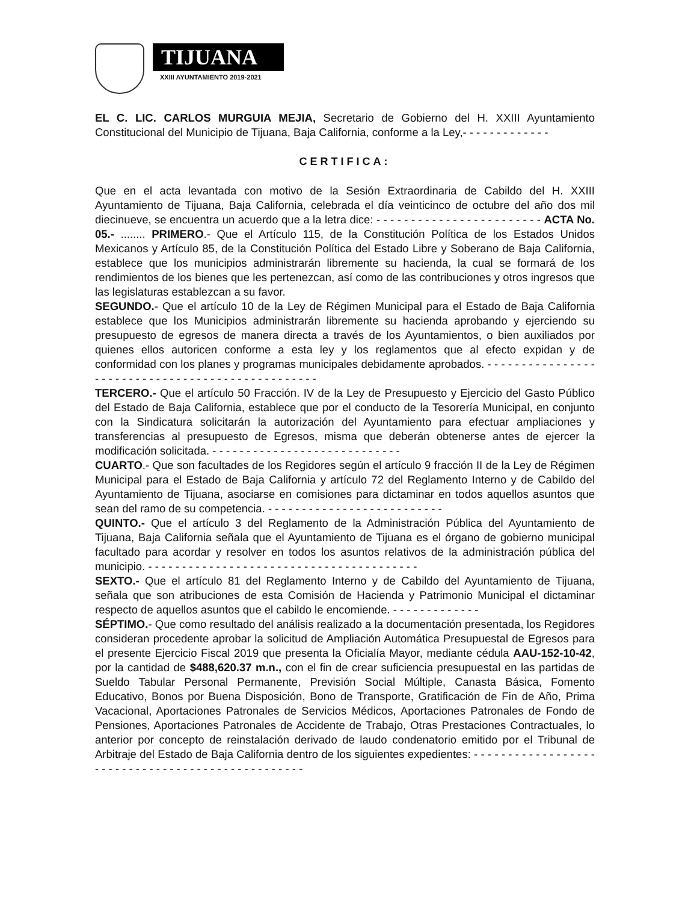TIJUANA
XXIII AYUNTAMIENTO 2019-2021
EL C. LIC. CARLOS MURGUIA MEJIA, Secretario de Gobierno del H. XXIII Ayuntamiento Constitucional del Municipio de Tijuana, Baja California, conforme a la Ley,- - - - - - - - - - - - -
CERTIFICA:
Que en el acta levantada con motivo de la Sesión Extraordinaria de Cabildo del H. XXIII Ayuntamiento de Tijuana, Baja California, celebrada el día veinticinco de octubre del año dos mil diecinueve, se encuentra un acuerdo que a la letra dice: - - - - - - - - - - - - - - - - - - - - - - - - ACTA No. 05.- ........ PRIMERO.- Que el Artículo 115, de la Constitución Política de los Estados Unidos Mexicanos y Artículo 85, de la Constitución Política del Estado Libre y Soberano de Baja California, establece que los municipios administrarán libremente su hacienda, la cual se formará de los rendimientos de los bienes que les pertenezcan, así como de las contribuciones y otros ingresos que las legislaturas establezcan a su favor.
SEGUNDO.- Que el artículo 10 de la Ley de Régimen Municipal para el Estado de Baja California establece que los Municipios administrarán libremente su hacienda aprobando y ejerciendo su presupuesto de egresos de manera directa a través de los Ayuntamientos, o bien auxiliados por quienes ellos autoricen conforme a esta ley y los reglamentos que al efecto expidan y de conformidad con los planes y programas municipales debidamente aprobados. - - - - - - - - - - - - - - - - - - - - - - - - - - - - - - - - - - - - - - - - - - - - - - - - -
TERCERO.- Que el artículo 50 Fracción. IV de la Ley de Presupuesto y Ejercicio del Gasto Público del Estado de Baja California, establece que por el conducto de la Tesorería Municipal, en conjunto con la Sindicatura solicitarán la autorización del Ayuntamiento para efectuar ampliaciones y transferencias al presupuesto de Egresos, misma que deberán obtenerse antes de ejercer la modificación solicitada. - - - - - - - - - - - - - - - - - - - - - - - - - - - -
CUARTO.- Que son facultades de los Regidores según el artículo 9 fracción II de la Ley de Régimen Municipal para el Estado de Baja California y artículo 72 del Reglamento Interno y de Cabildo del Ayuntamiento de Tijuana, asociarse en comisiones para dictaminar en todos aquellos asuntos que sean del ramo de su competencia. - - - - - - - - - - - - - - - - - - - - - - - - - -
QUINTO.- Que el artículo 3 del Reglamento de la Administración Pública del Ayuntamiento de Tijuana, Baja California señala que el Ayuntamiento de Tijuana es el órgano de gobierno municipal facultado para acordar y resolver en todos los asuntos relativos de la administración pública del municipio. - - - - - - - - - - - - - - - - - - - - - - - - - - - - - - - - - - - - - - - -
SEXTO.- Que el artículo 81 del Reglamento Interno y de Cabildo del Ayuntamiento de Tijuana, señala que son atribuciones de esta Comisión de Hacienda y Patrimonio Municipal el dictaminar respecto de aquellos asuntos que el cabildo le encomiende. - - - - - - - - - - - - -
SÉPTIMO.- Que como resultado del análisis realizado a la documentación presentada, los Regidores consideran procedente aprobar la solicitud de Ampliación Automática Presupuestal de Egresos para el presente Ejercicio Fiscal 2019 que presenta la Oficialía Mayor, mediante cédula AAU-152-10-42, por la cantidad de $488,620.37 m.n., con el fin de crear suficiencia presupuestal en las partidas de Sueldo Tabular Personal Permanente, Previsión Social Múltiple, Canasta Básica, Fomento Educativo, Bonos por Buena Disposición, Bono de Transporte, Gratificación de Fin de Año, Prima Vacacional, Aportaciones Patronales de Servicios Médicos, Aportaciones Patronales de Fondo de Pensiones, Aportaciones Patronales de Accidente de Trabajo, Otras Prestaciones Contractuales, lo anterior por concepto de reinstalación derivado de laudo condenatorio emitido por el Tribunal de Arbitraje del Estado de Baja California dentro de los siguientes expedientes: - - - - - - - - - - - - - - - - - - - - - - - - - - - - - - - - - - - - - - - - - - - - - - - - -